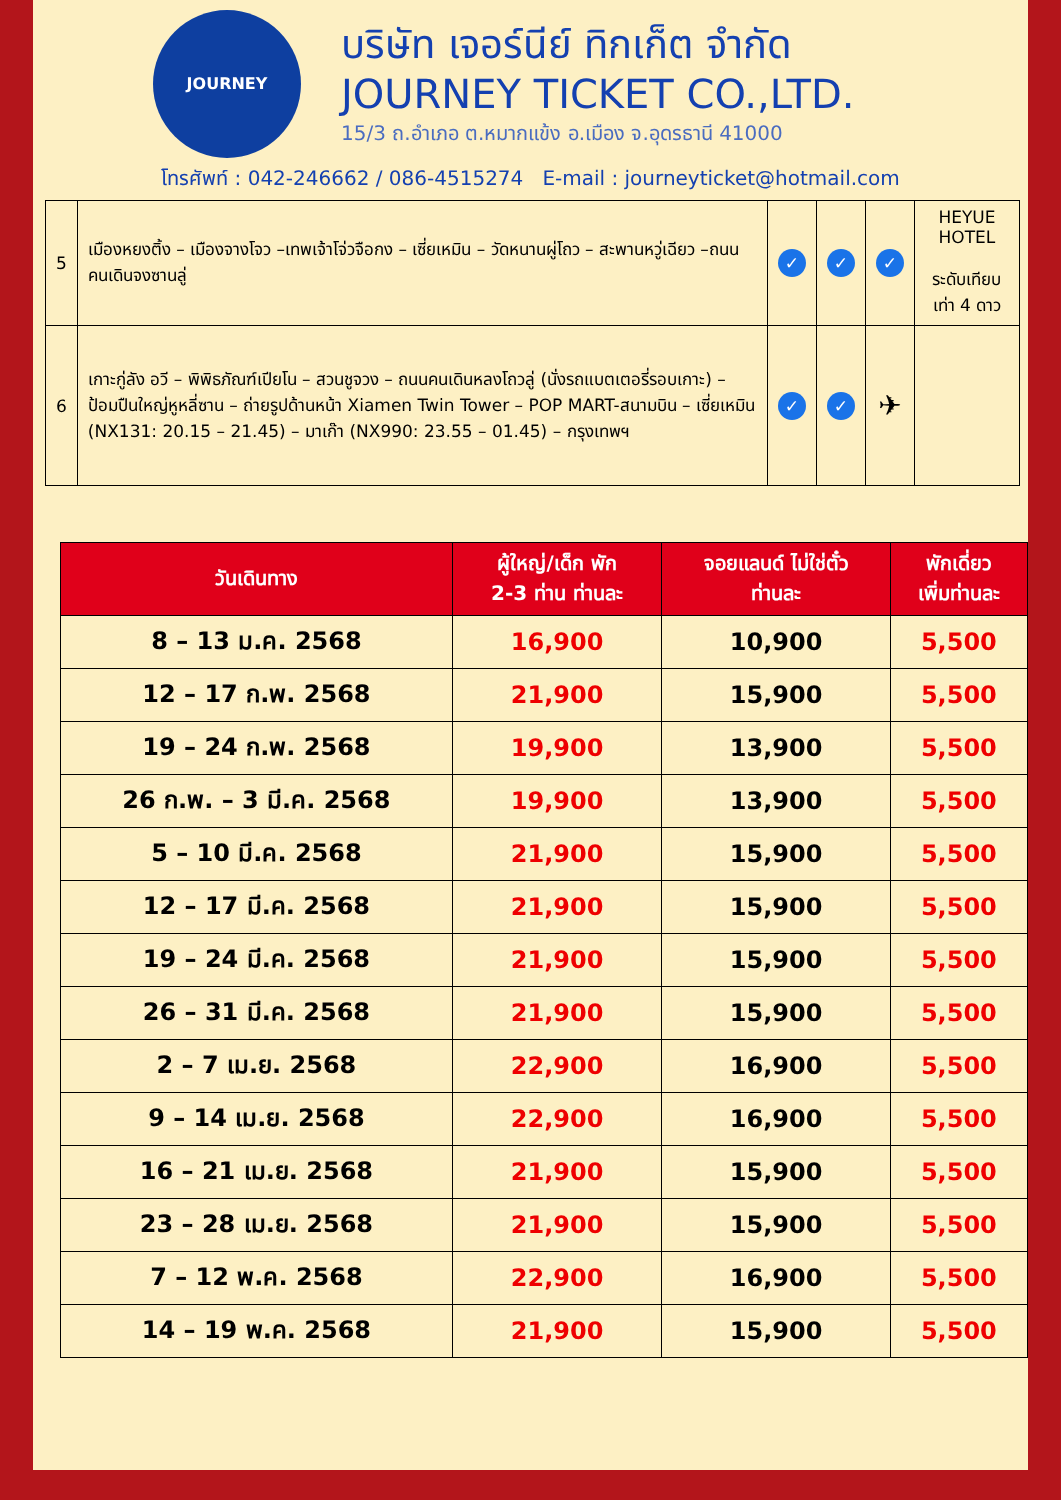JOURNEY
บริษัท เจอร์นีย์ ทิกเก็ต จำกัด
JOURNEY TICKET CO.,LTD.
15/3 ถ.อำเภอ ต.หมากแข้ง อ.เมือง จ.อุดรธานี 41000
โทรศัพท์ : 042-246662 / 086-4515274 E-mail : journeyticket@hotmail.com
| 5 | เมืองหยงติ้ง – เมืองจางโจว –เทพเจ้าโจ่วจือกง – เซี่ยเหมิน – วัดหนานผู่โถว – สะพานหวู่เฉียว –ถนนคนเดินจงซานลู่ | ✓ | ✓ | ✓ | HEYUE HOTEL ระดับเทียบเท่า 4 ดาว |
| 6 | เกาะกู่ลัง อวี – พิพิธภัณฑ์เปียโน – สวนชูจวง – ถนนคนเดินหลงโถวลู่ (นั่งรถแบตเตอรี่รอบเกาะ) – ป้อมปืนใหญ่หูหลี่ซาน – ถ่ายรูปด้านหน้า Xiamen Twin Tower – POP MART-สนามบิน – เซี่ยเหมิน (NX131: 20.15 – 21.45) – มาเก๊า (NX990: 23.55 – 01.45) – กรุงเทพฯ | ✓ | ✓ | ✈ | |
| วันเดินทาง | ผู้ใหญ่/เด็ก พัก 2-3 ท่าน ท่านละ | จอยแลนด์ ไม่ใช่ตั๋ว ท่านละ | พักเดี่ยว เพิ่มท่านละ |
| --- | --- | --- | --- |
| 8 – 13 ม.ค. 2568 | 16,900 | 10,900 | 5,500 |
| 12 – 17 ก.พ. 2568 | 21,900 | 15,900 | 5,500 |
| 19 – 24 ก.พ. 2568 | 19,900 | 13,900 | 5,500 |
| 26 ก.พ. – 3 มี.ค. 2568 | 19,900 | 13,900 | 5,500 |
| 5 – 10 มี.ค. 2568 | 21,900 | 15,900 | 5,500 |
| 12 – 17 มี.ค. 2568 | 21,900 | 15,900 | 5,500 |
| 19 – 24 มี.ค. 2568 | 21,900 | 15,900 | 5,500 |
| 26 – 31 มี.ค. 2568 | 21,900 | 15,900 | 5,500 |
| 2 – 7 เม.ย. 2568 | 22,900 | 16,900 | 5,500 |
| 9 – 14 เม.ย. 2568 | 22,900 | 16,900 | 5,500 |
| 16 – 21 เม.ย. 2568 | 21,900 | 15,900 | 5,500 |
| 23 – 28 เม.ย. 2568 | 21,900 | 15,900 | 5,500 |
| 7 – 12 พ.ค. 2568 | 22,900 | 16,900 | 5,500 |
| 14 – 19 พ.ค. 2568 | 21,900 | 15,900 | 5,500 |